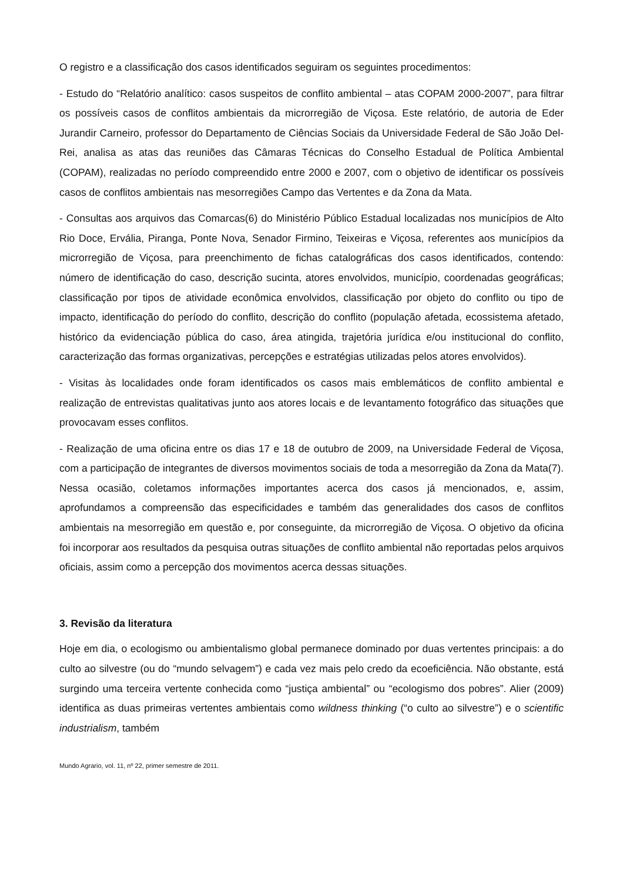O registro e a classificação dos casos identificados seguiram os seguintes procedimentos:
- Estudo do “Relatório analítico: casos suspeitos de conflito ambiental – atas COPAM 2000-2007”, para filtrar os possíveis casos de conflitos ambientais da microrregião de Viçosa. Este relatório, de autoria de Eder Jurandir Carneiro, professor do Departamento de Ciências Sociais da Universidade Federal de São João Del-Rei, analisa as atas das reuniões das Câmaras Técnicas do Conselho Estadual de Política Ambiental (COPAM), realizadas no período compreendido entre 2000 e 2007, com o objetivo de identificar os possíveis casos de conflitos ambientais nas mesorregiões Campo das Vertentes e da Zona da Mata.
- Consultas aos arquivos das Comarcas(6) do Ministério Público Estadual localizadas nos municípios de Alto Rio Doce, Ervália, Piranga, Ponte Nova, Senador Firmino, Teixeiras e Viçosa, referentes aos municípios da microrregião de Viçosa, para preenchimento de fichas catalográficas dos casos identificados, contendo: número de identificação do caso, descrição sucinta, atores envolvidos, município, coordenadas geográficas; classificação por tipos de atividade econômica envolvidos, classificação por objeto do conflito ou tipo de impacto, identificação do período do conflito, descrição do conflito (população afetada, ecossistema afetado, histórico da evidenciação pública do caso, área atingida, trajetória jurídica e/ou institucional do conflito, caracterização das formas organizativas, percepções e estratégias utilizadas pelos atores envolvidos).
- Visitas às localidades onde foram identificados os casos mais emblemáticos de conflito ambiental e realização de entrevistas qualitativas junto aos atores locais e de levantamento fotográfico das situações que provocavam esses conflitos.
- Realização de uma oficina entre os dias 17 e 18 de outubro de 2009, na Universidade Federal de Viçosa, com a participação de integrantes de diversos movimentos sociais de toda a mesorregião da Zona da Mata(7). Nessa ocasião, coletamos informações importantes acerca dos casos já mencionados, e, assim, aprofundamos a compreensão das especificidades e também das generalidades dos casos de conflitos ambientais na mesorregião em questão e, por conseguinte, da microrregião de Viçosa. O objetivo da oficina foi incorporar aos resultados da pesquisa outras situações de conflito ambiental não reportadas pelos arquivos oficiais, assim como a percepção dos movimentos acerca dessas situações.
3. Revisão da literatura
Hoje em dia, o ecologismo ou ambientalismo global permanece dominado por duas vertentes principais: a do culto ao silvestre (ou do “mundo selvagem”) e cada vez mais pelo credo da ecoeficiência. Não obstante, está surgindo uma terceira vertente conhecida como “justiça ambiental” ou “ecologismo dos pobres”. Alier (2009) identifica as duas primeiras vertentes ambientais como wildness thinking (“o culto ao silvestre”) e o scientific industrialism, também
Mundo Agrario, vol. 11, nº 22, primer semestre de 2011.